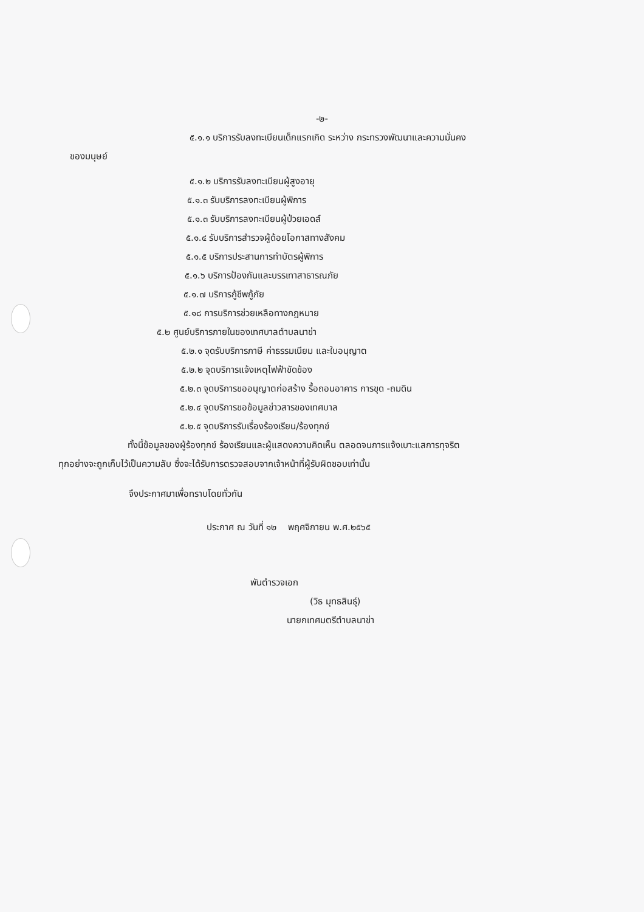-๒-
๕.๑.๑ บริการรับลงทะเบียนเด็กแรกเกิด ระหว่าง กระทรวงพัฒนาและความมั่นคง
ของมนุษย์
๕.๑.๒ บริการรับลงทะเบียนผู้สูงอายุ
๕.๑.๓ รับบริการลงทะเบียนผู้พิการ
๕.๑.๓ รับบริการลงทะเบียนผู้ป่วยเอดส์
๕.๑.๔ รับบริการสำรวจผู้ด้อยโอกาสทางสังคม
๕.๑.๕ บริการประสานการทำบัตรผู้พิการ
๕.๑.๖ บริการป้องกันและบรรเทาสาธารณภัย
๕.๑.๗ บริการกู้ชีพกู้ภัย
๕.๑๘ การบริการช่วยเหลือทางกฎหมาย
๕.๒ ศูนย์บริการภายในของเทศบาลตำบลนาข่า
๕.๒.๑ จุดรับบริการภาษี ค่าธรรมเนียม และใบอนุญาต
๕.๒.๒ จุดบริการแจ้งเหตุไฟฟ้าขัดข้อง
๕.๒.๓ จุดบริการขออนุญาตก่อสร้าง รื้อถอนอาคาร การขุด -ถมดิน
๕.๒.๔ จุดบริการขอข้อมูลข่าวสารของเทศบาล
๕.๒.๕ จุดบริการรับเรื่องร้องเรียน/ร้องทุกข์
ทั้งนี้ข้อมูลของผู้ร้องทุกข์ ร้องเรียนและผู้แสดงความคิดเห็น ตลอดจนการแจ้งเบาะแสการทุจริต
ทุกอย่างจะถูกเก็บไว้เป็นความลับ ซึ่งจะได้รับการตรวจสอบจากเจ้าหน้าที่ผู้รับผิดชอบเท่านั้น
จึงประกาศมาเพื่อทราบโดยทั่วกัน
ประกาศ ณ วันที่ ๑๒ พฤศจิกายน พ.ศ.๒๕๖๕
พันตำรวจเอก
(วิธ มุทธสินธุ์)
นายกเทศมตรีตำบลนาข่า